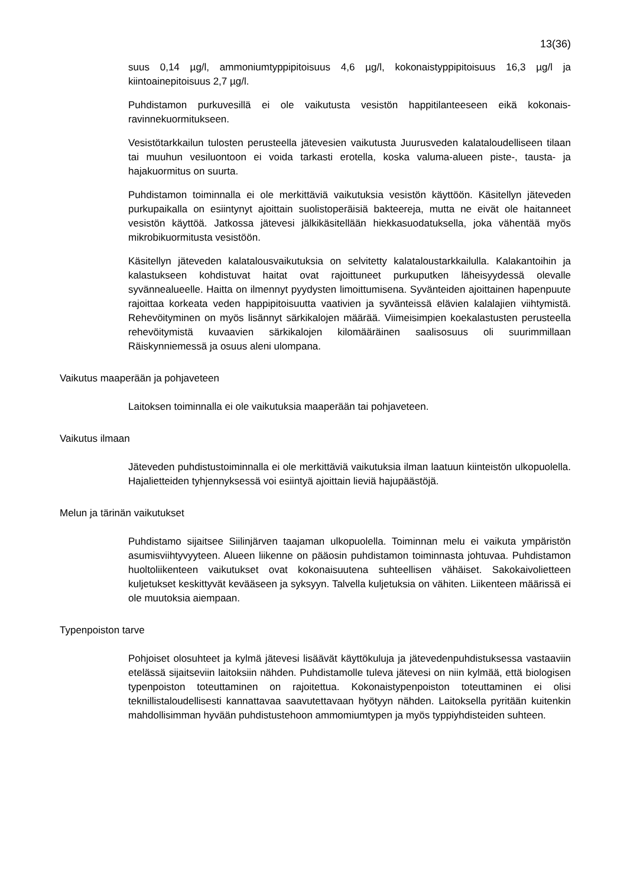13(36)
suus 0,14 µg/l, ammoniumtyppipitoisuus 4,6 µg/l, kokonaistyppipitoisuus 16,3 µg/l ja kiintoainepitoisuus 2,7 µg/l.
Puhdistamon purkuvesillä ei ole vaikutusta vesistön happitilanteeseen eikä kokonais­ravinnekuormitukseen.
Vesistötarkkailun tulosten perusteella jätevesien vaikutusta Juurusveden kalatalou­delliseen tilaan tai muuhun vesiluontoon ei voida tarkasti erotella, koska valuma-alueen piste-, tausta- ja hajakuormitus on suurta.
Puhdistamon toiminnalla ei ole merkittäviä vaikutuksia vesistön käyttöön. Käsitellyn jäteveden purkupaikalla on esiintynyt ajoittain suolistoperäisiä bakteereja, mutta ne eivät ole haitanneet vesistön käyttöä. Jatkossa jätevesi jälkikäsitellään hiekkasuoda­tuksella, joka vähentää myös mikrobikuormitusta vesistöön.
Käsitellyn jäteveden kalatalousvaikutuksia on selvitetty kalataloustarkkailulla. Kala­kantoihin ja kalastukseen kohdistuvat haitat ovat rajoittuneet purkuputken läheisyy­dessä olevalle syvännealueelle. Haitta on ilmennyt pyydysten limoittumisena. Syvän­teiden ajoittainen hapenpuute rajoittaa korkeata veden happipitoisuutta vaativien ja syvänteissä elävien kalalajien viihtymistä. Rehevöityminen on myös lisännyt särkika­lojen määrää. Viimeisimpien koekalastusten perusteella rehevöitymistä kuvaavien särkikalojen kilomääräinen saalisosuus oli suurimmillaan Räiskynniemessä ja osuus aleni ulompana.
Vaikutus maaperään ja pohjaveteen
Laitoksen toiminnalla ei ole vaikutuksia maaperään tai pohjaveteen.
Vaikutus ilmaan
Jäteveden puhdistustoiminnalla ei ole merkittäviä vaikutuksia ilman laatuun kiinteis­tön ulkopuolella. Hajalietteiden tyhjennyksessä voi esiintyä ajoittain lieviä hajupäästö­jä.
Melun ja tärinän vaikutukset
Puhdistamo sijaitsee Siilinjärven taajaman ulkopuolella. Toiminnan melu ei vaikuta ympäristön asumisviihtyvyyteen. Alueen liikenne on pääosin puhdistamon toiminnas­ta johtuvaa. Puhdistamon huoltoliikenteen vaikutukset ovat kokonaisuutena suhteelli­sen vähäiset. Sakokaivolietteen kuljetukset keskittyvät kevääseen ja syksyyn. Talvel­la kuljetuksia on vähiten. Liikenteen määrissä ei ole muutoksia aiempaan.
Typenpoiston tarve
Pohjoiset olosuhteet ja kylmä jätevesi lisäävät käyttökuluja ja jätevedenpuhdistukses­sa vastaaviin etelässä sijaitseviin laitoksiin nähden. Puhdistamolle tuleva jätevesi on niin kylmää, että biologisen typenpoiston toteuttaminen on rajoitettua. Kokonaisty­penpoiston toteuttaminen ei olisi teknillistaloudellisesti kannattavaa saavutettavaan hyötyyn nähden. Laitoksella pyritään kuitenkin mahdollisimman hyvään puhdistuste­hoon ammomiumtypen ja myös typpiyhdisteiden suhteen.